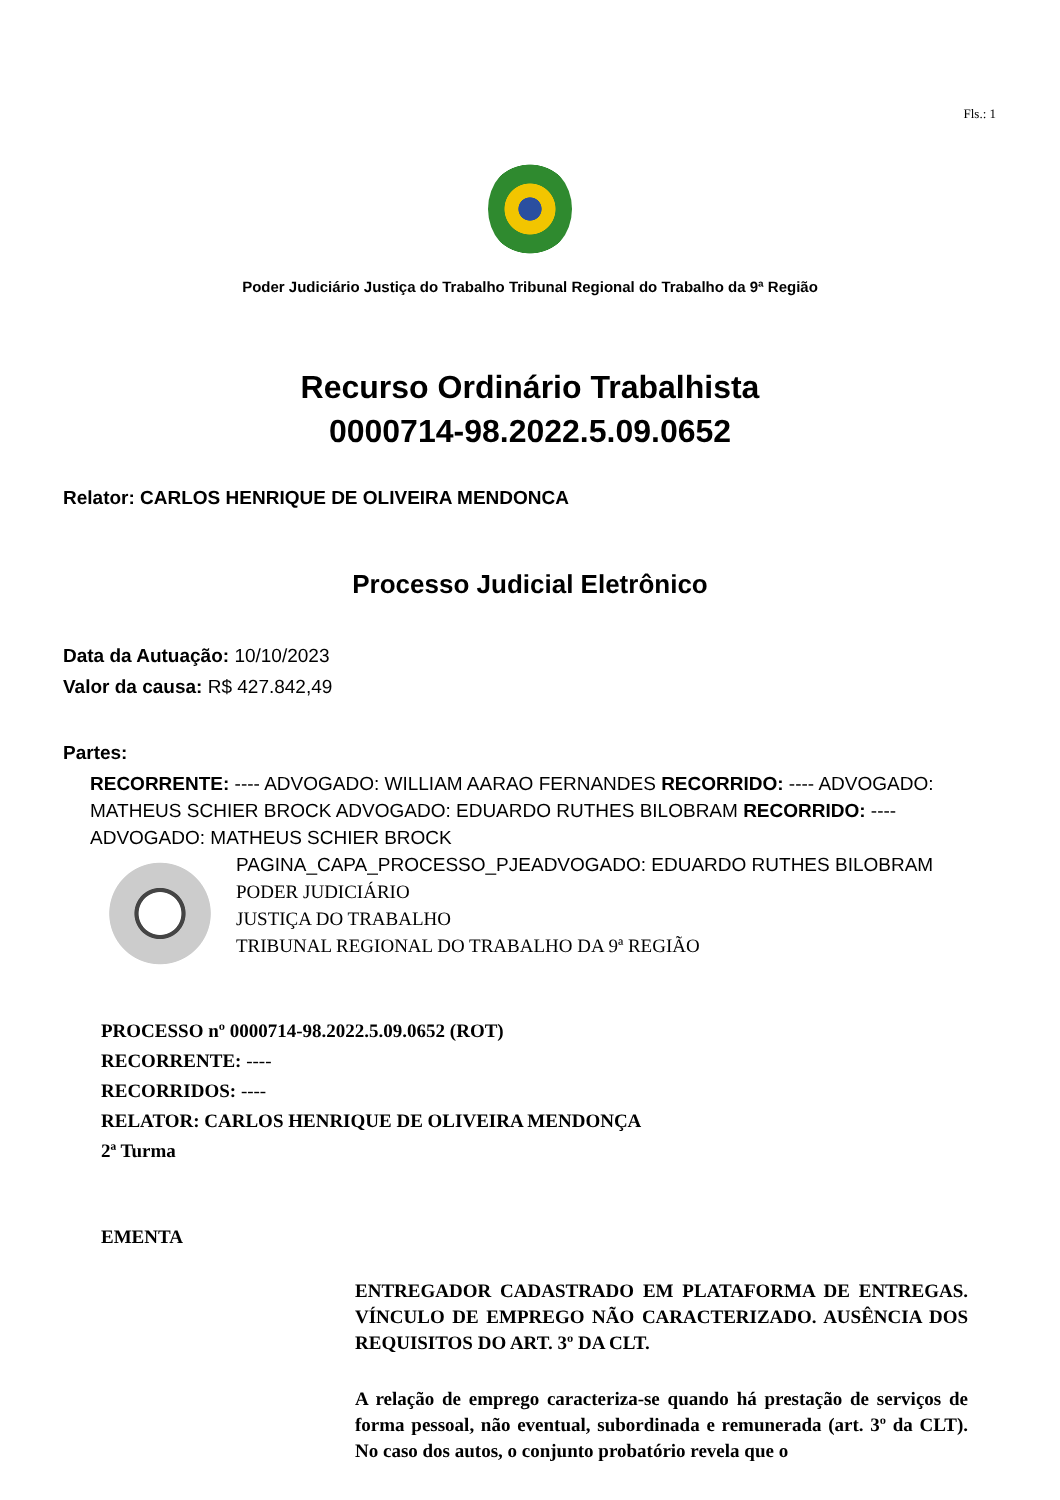Fls.: 1
Poder Judiciário Justiça do Trabalho Tribunal Regional do Trabalho da 9ª Região
Recurso Ordinário Trabalhista
0000714-98.2022.5.09.0652
Relator: CARLOS HENRIQUE DE OLIVEIRA MENDONCA
Processo Judicial Eletrônico
Data da Autuação: 10/10/2023
Valor da causa: R$ 427.842,49
Partes:
RECORRENTE: ---- ADVOGADO: WILLIAM AARAO FERNANDES RECORRIDO: ---- ADVOGADO: MATHEUS SCHIER BROCK ADVOGADO: EDUARDO RUTHES BILOBRAM RECORRIDO: ---- ADVOGADO: MATHEUS SCHIER BROCK
PAGINA_CAPA_PROCESSO_PJEADVOGADO: EDUARDO RUTHES BILOBRAM
PODER JUDICIÁRIO
JUSTIÇA DO TRABALHO
TRIBUNAL REGIONAL DO TRABALHO DA 9ª REGIÃO
PROCESSO nº 0000714-98.2022.5.09.0652 (ROT)
RECORRENTE: ----
RECORRIDOS: ----
RELATOR: CARLOS HENRIQUE DE OLIVEIRA MENDONÇA
2ª Turma
EMENTA
ENTREGADOR CADASTRADO EM PLATAFORMA DE ENTREGAS. VÍNCULO DE EMPREGO NÃO CARACTERIZADO. AUSÊNCIA DOS REQUISITOS DO ART. 3º DA CLT.
A relação de emprego caracteriza-se quando há prestação de serviços de forma pessoal, não eventual, subordinada e remunerada (art. 3º da CLT). No caso dos autos, o conjunto probatório revela que o